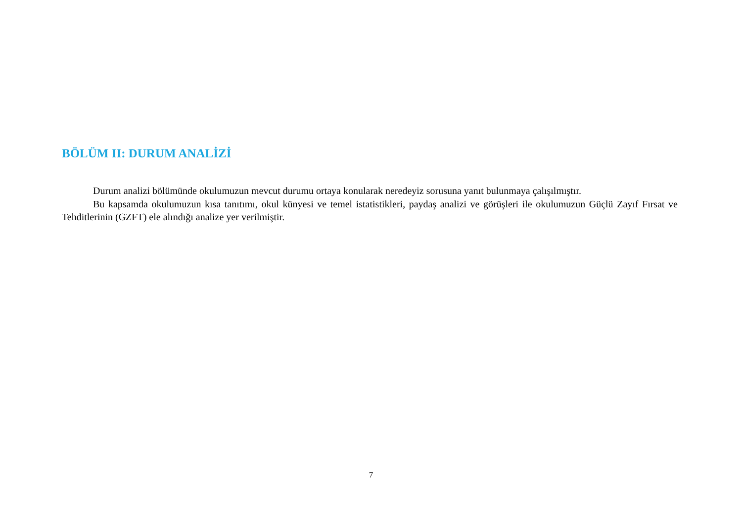BÖLÜM II: DURUM ANALİZİ
Durum analizi bölümünde okulumuzun mevcut durumu ortaya konularak neredeyiz sorusuna yanıt bulunmaya çalışılmıştır.
Bu kapsamda okulumuzun kısa tanıtımı, okul künyesi ve temel istatistikleri, paydaş analizi ve görüşleri ile okulumuzun Güçlü Zayıf Fırsat ve Tehditlerinin (GZFT) ele alındığı analize yer verilmiştir.
7